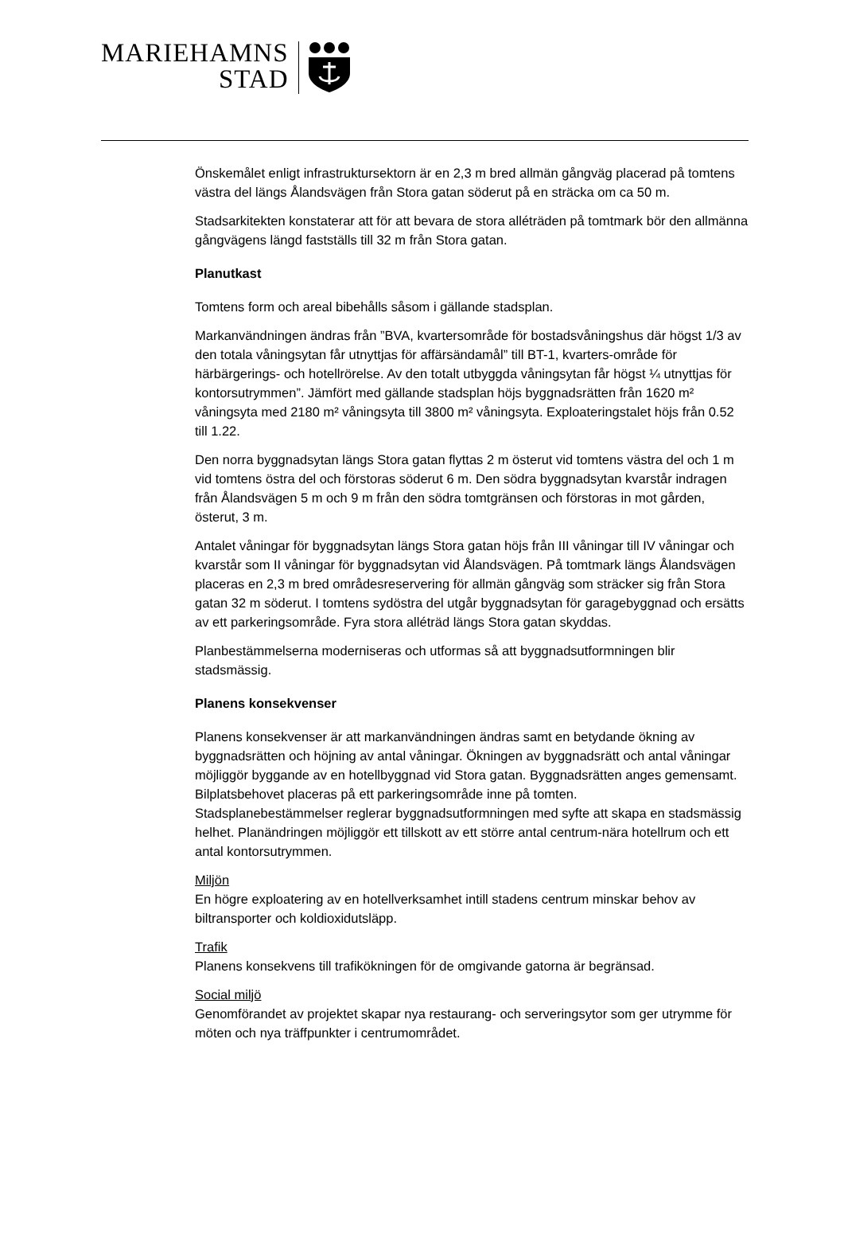MARIEHAMNS
STAD
Önskemålet enligt infrastruktursektorn är en 2,3 m bred allmän gångväg placerad på tomtens västra del längs Ålandsvägen från Stora gatan söderut på en sträcka om ca 50 m.
Stadsarkitekten konstaterar att för att bevara de stora alléträden på tomtmark bör den allmänna gångvägens längd fastställs till 32 m från Stora gatan.
Planutkast
Tomtens form och areal bibehålls såsom i gällande stadsplan.
Markanvändningen ändras från ”BVA, kvartersområde för bostadsvåningshus där högst 1/3 av den totala våningsytan får utnyttjas för affärsändamål” till BT-1, kvarters-område för härbärgerings- och hotellrörelse. Av den totalt utbyggda våningsytan får högst ¼ utnyttjas för kontorsutrymmen”. Jämfört med gällande stadsplan höjs byggnadsrätten från 1620 m² våningsyta med 2180 m² våningsyta till 3800 m² våningsyta. Exploateringstalet höjs från 0.52 till 1.22.
Den norra byggnadsytan längs Stora gatan flyttas 2 m österut vid tomtens västra del och 1 m vid tomtens östra del och förstoras söderut 6 m. Den södra byggnadsytan kvarstår indragen från Ålandsvägen 5 m och 9 m från den södra tomtgränsen och förstoras in mot gården, österut, 3 m.
Antalet våningar för byggnadsytan längs Stora gatan höjs från III våningar till IV våningar och kvarstår som II våningar för byggnadsytan vid Ålandsvägen. På tomtmark längs Ålandsvägen placeras en 2,3 m bred områdesreservering för allmän gångväg som sträcker sig från Stora gatan 32 m söderut. I tomtens sydöstra del utgår byggnadsytan för garagebyggnad och ersätts av ett parkeringsområde. Fyra stora alléträd längs Stora gatan skyddas.
Planbestämmelserna moderniseras och utformas så att byggnadsutformningen blir stadsmässig.
Planens konsekvenser
Planens konsekvenser är att markanvändningen ändras samt en betydande ökning av byggnadsrätten och höjning av antal våningar. Ökningen av byggnadsrätt och antal våningar möjliggör byggande av en hotellbyggnad vid Stora gatan. Byggnadsrätten anges gemensamt.
Bilplatsbehovet placeras på ett parkeringsområde inne på tomten.
Stadsplanebestämmelser reglerar byggnadsutformningen med syfte att skapa en stadsmässig helhet. Planändringen möjliggör ett tillskott av ett större antal centrum-nära hotellrum och ett antal kontorsutrymmen.
Miljön
En högre exploatering av en hotellverksamhet intill stadens centrum minskar behov av biltransporter och koldioxidutsläpp.
Trafik
Planens konsekvens till trafikökningen för de omgivande gatorna är begränsad.
Social miljö
Genomförandet av projektet skapar nya restaurang- och serveringsytor som ger utrymme för möten och nya träffpunkter i centrumområdet.